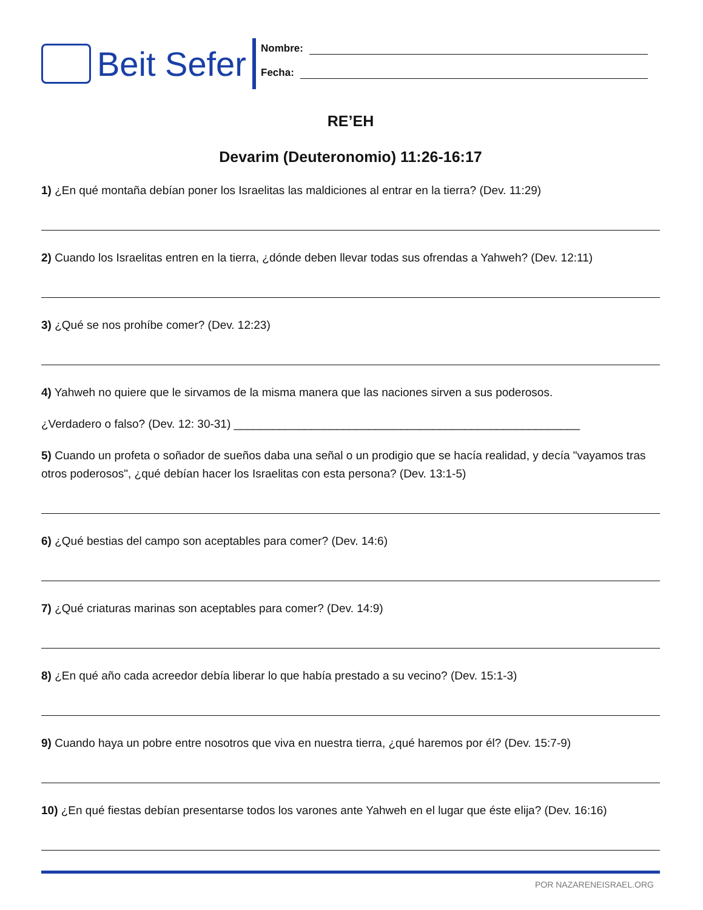Beit Sefer
Nombre:
Fecha:
RE’EH
Devarim (Deuteronomio) 11:26-16:17
1) ¿En qué montaña debían poner los Israelitas las maldiciones al entrar en la tierra? (Dev. 11:29)
2) Cuando los Israelitas entren en la tierra, ¿dónde deben llevar todas sus ofrendas a Yahweh? (Dev. 12:11)
3) ¿Qué se nos prohíbe comer? (Dev. 12:23)
4) Yahweh no quiere que le sirvamos de la misma manera que las naciones sirven a sus poderosos.
¿Verdadero o falso? (Dev. 12: 30-31) ______________________________________________________
5) Cuando un profeta o soñador de sueños daba una señal o un prodigio que se hacía realidad, y decía "vayamos tras otros poderosos", ¿qué debían hacer los Israelitas con esta persona? (Dev. 13:1-5)
6) ¿Qué bestias del campo son aceptables para comer? (Dev. 14:6)
7) ¿Qué criaturas marinas son aceptables para comer? (Dev. 14:9)
8) ¿En qué año cada acreedor debía liberar lo que había prestado a su vecino? (Dev. 15:1-3)
9) Cuando haya un pobre entre nosotros que viva en nuestra tierra, ¿qué haremos por él? (Dev. 15:7-9)
10) ¿En qué fiestas debían presentarse todos los varones ante Yahweh en el lugar que éste elija? (Dev. 16:16)
POR NAZARENEISRAEL.ORG